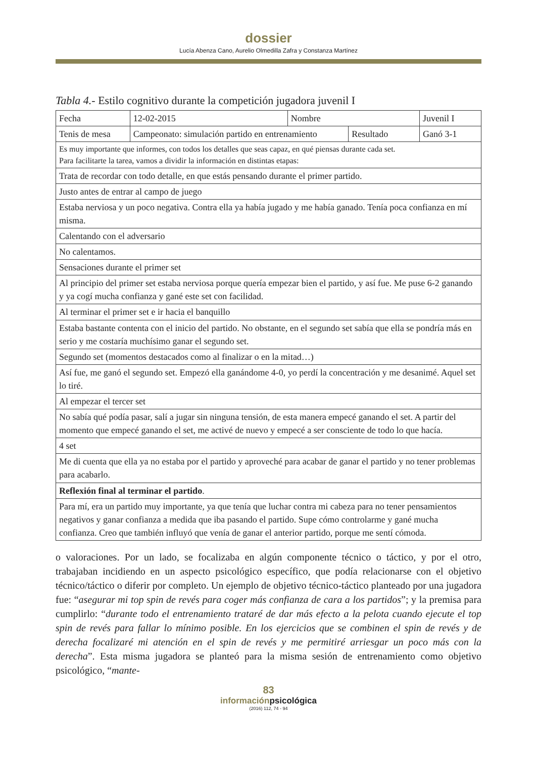dossier
Lucía Abenza Cano, Aurelio Olmedilla Zafra y Constanza Martínez
Tabla 4.- Estilo cognitivo durante la competición jugadora juvenil I
| Fecha | 12-02-2015 | Nombre | | Juvenil I | |
| Tenis de mesa | Campeonato: simulación partido en entrenamiento | | Resultado | | Ganó 3-1 |
| Es muy importante que informes, con todos los detalles que seas capaz, en qué piensas durante cada set. Para facilitarte la tarea, vamos a dividir la información en distintas etapas: | | | | | |
| Trata de recordar con todo detalle, en que estás pensando durante el primer partido. | | | | | |
| Justo antes de entrar al campo de juego | | | | | |
| Estaba nerviosa y un poco negativa. Contra ella ya había jugado y me había ganado. Tenía poca confianza en mí misma. | | | | | |
| Calentando con el adversario | | | | | |
| No calentamos. | | | | | |
| Sensaciones durante el primer set | | | | | |
| Al principio del primer set estaba nerviosa porque quería empezar bien el partido, y así fue. Me puse 6-2 ganando y ya cogí mucha confianza y gané este set con facilidad. | | | | | |
| Al terminar el primer set e ir hacia el banquillo | | | | | |
| Estaba bastante contenta con el inicio del partido. No obstante, en el segundo set sabía que ella se pondría más en serio y me costaría muchísimo ganar el segundo set. | | | | | |
| Segundo set (momentos destacados como al finalizar o en la mitad…) | | | | | |
| Así fue, me ganó el segundo set. Empezó ella ganándome 4-0, yo perdí la concentración y me desanimé. Aquel set lo tiré. | | | | | |
| Al empezar el tercer set | | | | | |
| No sabía qué podía pasar, salí a jugar sin ninguna tensión, de esta manera empecé ganando el set. A partir del momento que empecé ganando el set, me activé de nuevo y empecé a ser consciente de todo lo que hacía. | | | | | |
| 4 set | | | | | |
| Me di cuenta que ella ya no estaba por el partido y aproveché para acabar de ganar el partido y no tener problemas para acabarlo. | | | | | |
| Reflexión final al terminar el partido . | | | | | |
| Para mí, era un partido muy importante, ya que tenía que luchar contra mi cabeza para no tener pensamientos negativos y ganar confianza a medida que iba pasando el partido. Supe cómo controlarme y gané mucha confianza. Creo que también influyó que venía de ganar el anterior partido, porque me sentí cómoda. | | | | | |
o valoraciones. Por un lado, se focalizaba en algún componente técnico o táctico, y por el otro, trabajaban incidiendo en un aspecto psicológico específico, que podía relacionarse con el objetivo técnico/táctico o diferir por completo. Un ejemplo de objetivo técnico-táctico planteado por una jugadora fue: “asegurar mi top spin de revés para coger más confianza de cara a los partidos”; y la premisa para cumplirlo: “durante todo el entrenamiento trataré de dar más efecto a la pelota cuando ejecute el top spin de revés para fallar lo mínimo posible. En los ejercicios que se combinen el spin de revés y de derecha focalizaré mi atención en el spin de revés y me permitiré arriesgar un poco más con la derecha”. Esta misma jugadora se planteó para la misma sesión de entrenamiento como objetivo psicológico, “mante-
83
informaciónpsicológica
(2016) 112, 74 - 94